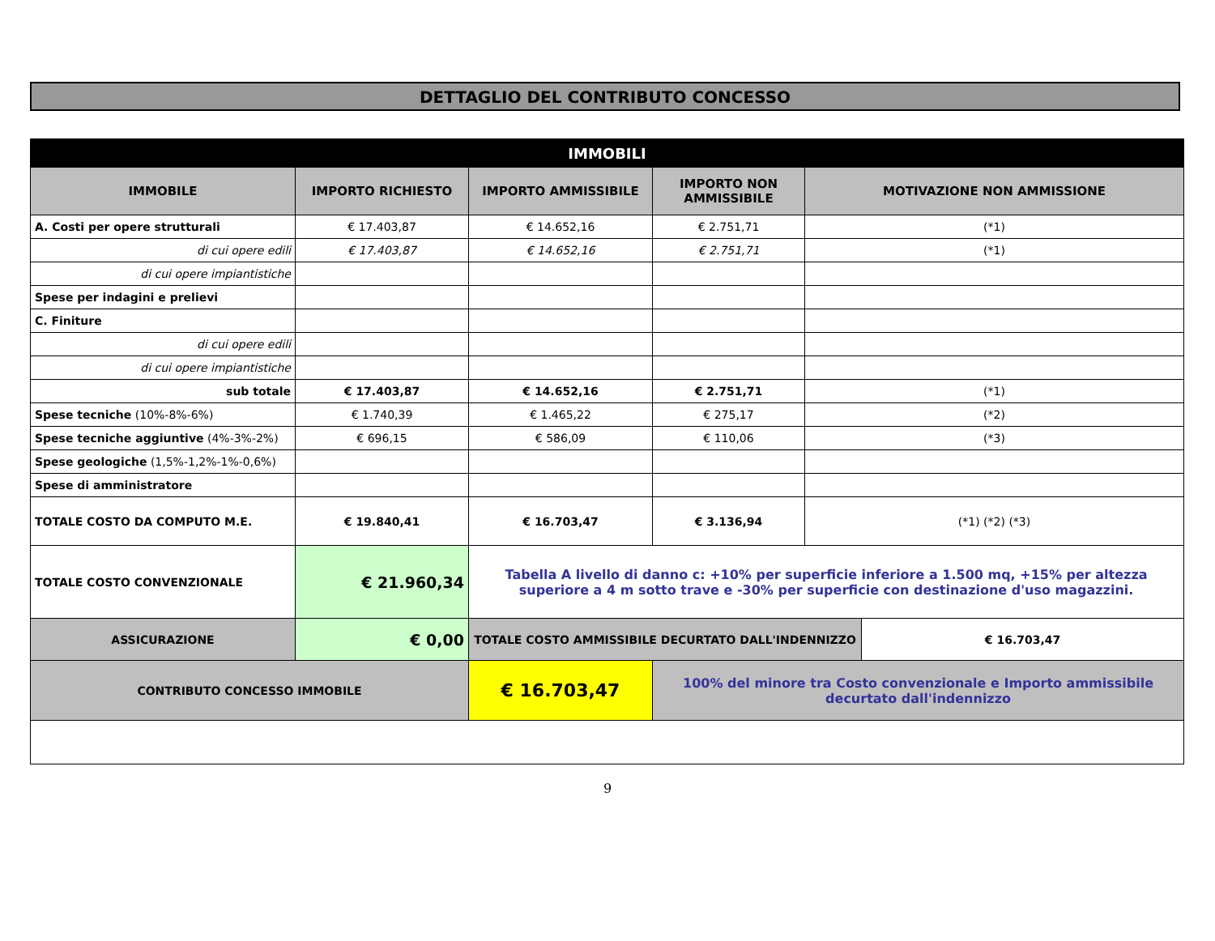DETTAGLIO DEL CONTRIBUTO CONCESSO
| IMMOBILI | | | | | |
| --- | --- | --- | --- | --- | --- |
| IMMOBILE | IMPORTO RICHIESTO | IMPORTO AMMISSIBILE | IMPORTO NON AMMISSIBILE | MOTIVAZIONE NON AMMISSIONE | |
| A. Costi per opere strutturali | € 17.403,87 | € 14.652,16 | € 2.751,71 | (*1) | |
| di cui opere edili | € 17.403,87 | € 14.652,16 | € 2.751,71 | (*1) | |
| di cui opere impiantistiche | | | | | |
| Spese per indagini e prelievi | | | | | |
| C. Finiture | | | | | |
| di cui opere edili | | | | | |
| di cui opere impiantistiche | | | | | |
| sub totale | € 17.403,87 | € 14.652,16 | € 2.751,71 | (*1) | |
| Spese tecniche (10%-8%-6%) | € 1.740,39 | € 1.465,22 | € 275,17 | (*2) | |
| Spese tecniche aggiuntive (4%-3%-2%) | € 696,15 | € 586,09 | € 110,06 | (*3) | |
| Spese geologiche (1,5%-1,2%-1%-0,6%) | | | | | |
| Spese di amministratore | | | | | |
| TOTALE COSTO DA COMPUTO M.E. | € 19.840,41 | € 16.703,47 | € 3.136,94 | (*1) (*2) (*3) | |
| TOTALE COSTO CONVENZIONALE | € 21.960,34 | Tabella A livello di danno c: +10% per superficie inferiore a 1.500 mq, +15% per altezza superiore a 4 m sotto trave e -30% per superficie con destinazione d'uso magazzini. | | | |
| ASSICURAZIONE | € 0,00 | TOTALE COSTO AMMISSIBILE DECURTATO DALL'INDENNIZZO | | | € 16.703,47 |
| CONTRIBUTO CONCESSO IMMOBILE | | € 16.703,47 | 100% del minore tra Costo convenzionale e Importo ammissibile decurtato dall'indennizzo | | |
9